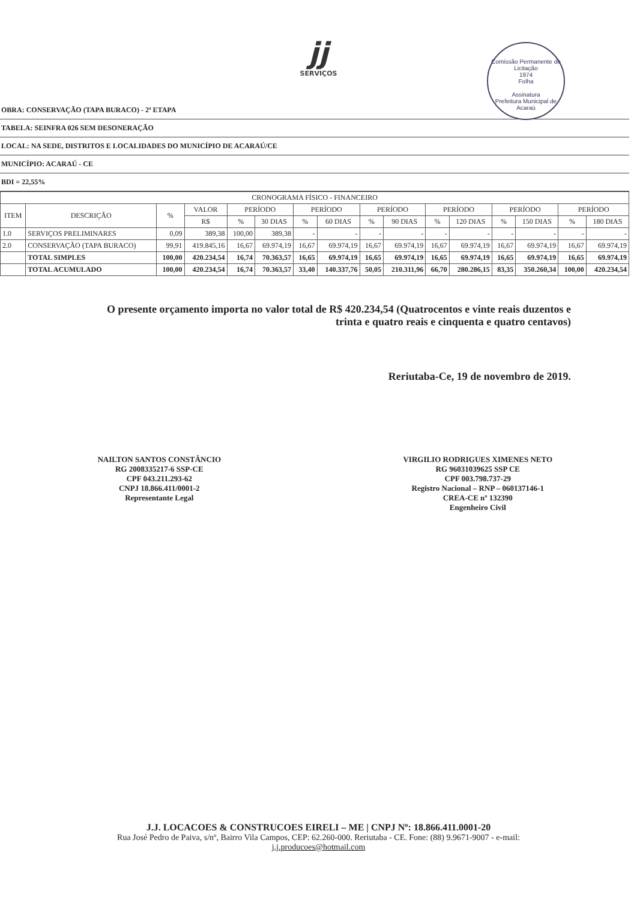jj
SERVIÇOS
Comissão Permanente de Licitação
1974
Folha
Assinatura
Prefeitura Municipal de Acaraú
| OBRA: CONSERVAÇÃO (TAPA BURACO) - 2ª ETAPA |
| TABELA: SEINFRA 026 SEM DESONERAÇÃO |
| LOCAL: NA SEDE, DISTRITOS E LOCALIDADES DO MUNICÍPIO DE ACARAÚ/CE |
| MUNICÍPIO: ACARAÚ - CE |
| BDI = 22,55% |
| CRONOGRAMA FÍSICO - FINANCEIRO | | | | | | | | | | | | | | | |
| --- | --- | --- | --- | --- | --- | --- | --- | --- | --- | --- | --- | --- | --- | --- | --- |
| ITEM | DESCRIÇÃO | % | VALOR | PERÍODO | | PERÍODO | | PERÍODO | | PERÍODO | | PERÍODO | | PERÍODO | |
| | | | R$ | % | 30 DIAS | % | 60 DIAS | % | 90 DIAS | % | 120 DIAS | % | 150 DIAS | % | 180 DIAS |
| 1.0 | SERVIÇOS PRELIMINARES | 0,09 | 389,38 | 100,00 | 389,38 | - | - | - | - | - | - | - | - | - | - |
| 2.0 | CONSERVAÇÃO (TAPA BURACO) | 99,91 | 419.845,16 | 16,67 | 69.974,19 | 16,67 | 69.974,19 | 16,67 | 69.974,19 | 16,67 | 69.974,19 | 16,67 | 69.974,19 | 16,67 | 69.974,19 |
| | TOTAL SIMPLES | 100,00 | 420.234,54 | 16,74 | 70.363,57 | 16,65 | 69.974,19 | 16,65 | 69.974,19 | 16,65 | 69.974,19 | 16,65 | 69.974,19 | 16,65 | 69.974,19 |
| | TOTAL ACUMULADO | 100,00 | 420.234,54 | 16,74 | 70.363,57 | 33,40 | 140.337,76 | 50,05 | 210.311,96 | 66,70 | 280.286,15 | 83,35 | 350.260,34 | 100,00 | 420.234,54 |
O presente orçamento importa no valor total de R$ 420.234,54 (Quatrocentos e vinte reais duzentos e trinta e quatro reais e cinquenta e quatro centavos)
Reriutaba-Ce, 19 de novembro de 2019.
NAILTON SANTOS CONSTÂNCIO
RG 2008335217-6 SSP-CE
CPF 043.211.293-62
CNPJ 18.866.411/0001-2
Representante Legal
VIRGILIO RODRIGUES XIMENES NETO
RG 96031039625 SSP CE
CPF 003.798.737-29
Registro Nacional – RNP – 060137146-1
CREA-CE nº 132390
Engenheiro Civil
J.J. LOCACOES & CONSTRUCOES EIRELI – ME | CNPJ Nº: 18.866.411.0001-20
Rua José Pedro de Paiva, s/nº, Bairro Vila Campos, CEP: 62.260-000. Reriutaba - CE. Fone: (88) 9.9671-9007 - e-mail:
j.j.producoes@hotmail.com